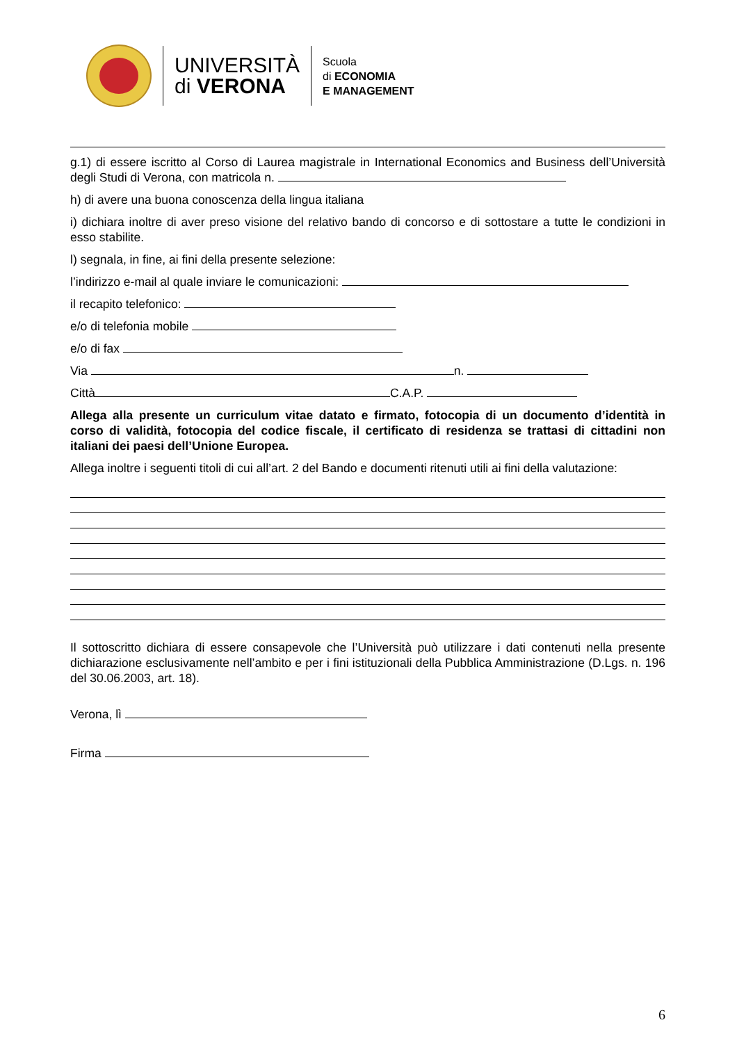UNIVERSITÀ
di VERONA
Scuola
di ECONOMIA
E MANAGEMENT
g.1) di essere iscritto al Corso di Laurea magistrale in International Economics and Business dell’Università degli Studi di Verona, con matricola n.
h) di avere una buona conoscenza della lingua italiana
i) dichiara inoltre di aver preso visione del relativo bando di concorso e di sottostare a tutte le condizioni in esso stabilite.
l) segnala, in fine, ai fini della presente selezione:
l’indirizzo e-mail al quale inviare le comunicazioni:
il recapito telefonico:
e/o di telefonia mobile
e/o di fax
Via n.
Città C.A.P.
Allega alla presente un curriculum vitae datato e firmato, fotocopia di un documento d’identità in corso di validità, fotocopia del codice fiscale, il certificato di residenza se trattasi di cittadini non italiani dei paesi dell’Unione Europea.
Allega inoltre i seguenti titoli di cui all’art. 2 del Bando e documenti ritenuti utili ai fini della valutazione:
Il sottoscritto dichiara di essere consapevole che l’Università può utilizzare i dati contenuti nella presente dichiarazione esclusivamente nell’ambito e per i fini istituzionali della Pubblica Amministrazione (D.Lgs. n. 196 del 30.06.2003, art. 18).
Verona, lì
Firma
6